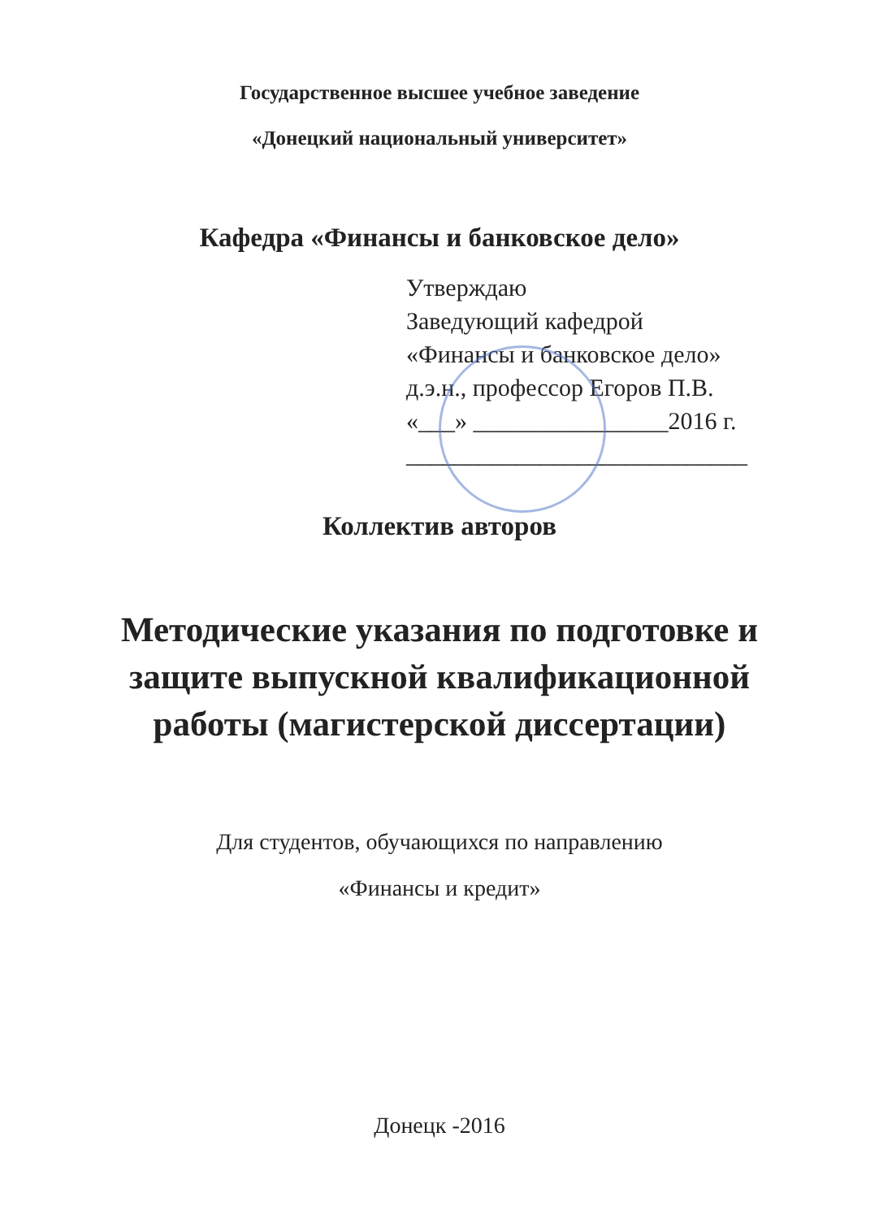Государственное высшее учебное заведение
«Донецкий национальный университет»
Кафедра «Финансы и банковское дело»
Утверждаю
Заведующий кафедрой
«Финансы и банковское дело»
д.э.н., профессор Егоров П.В.
«___» ________________2016 г.
____________________________
Коллектив авторов
Методические указания по подготовке и
защите выпускной квалификационной
работы (магистерской диссертации)
Для студентов, обучающихся по направлению
«Финансы и кредит»
Донецк -2016